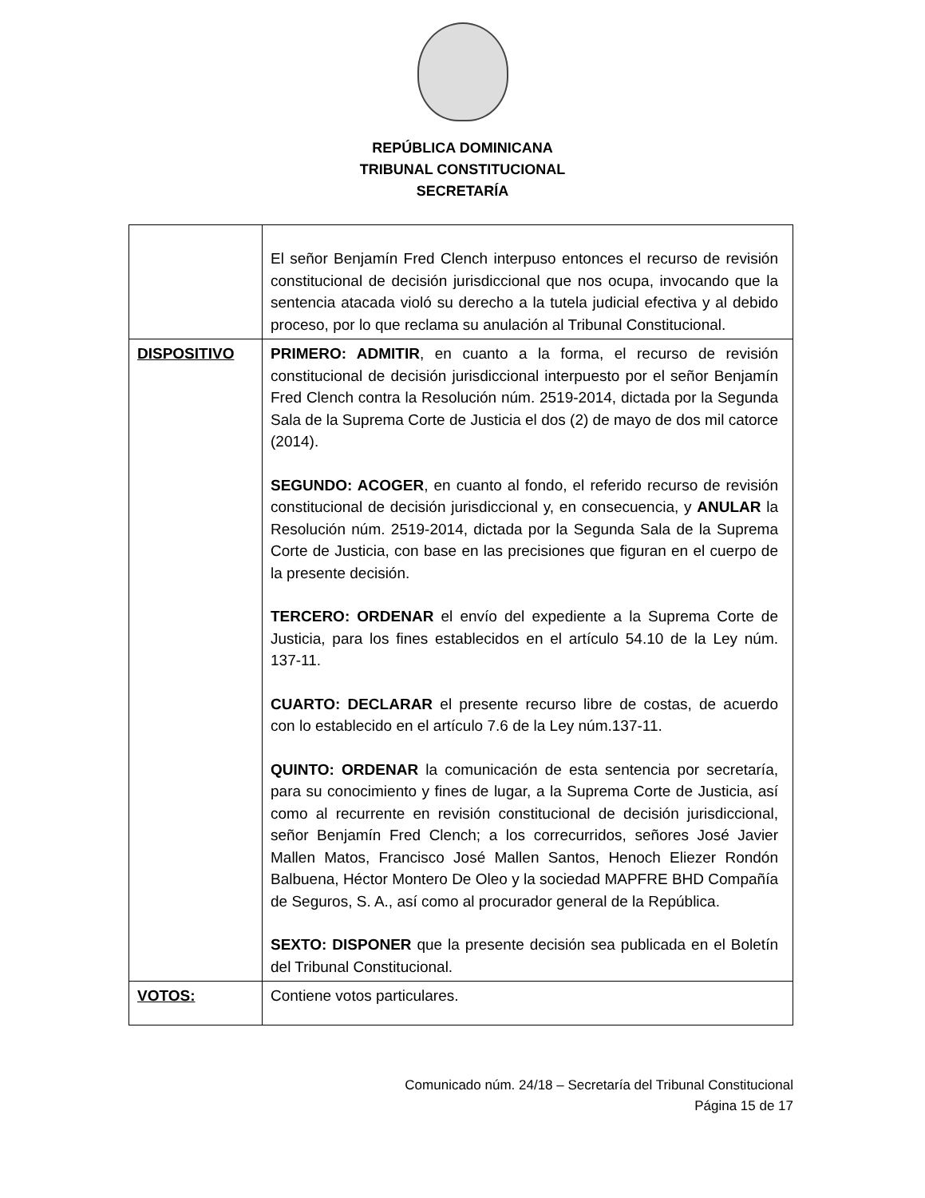REPÚBLICA DOMINICANA
TRIBUNAL CONSTITUCIONAL
SECRETARÍA
| | El señor Benjamín Fred Clench interpuso entonces el recurso de revisión constitucional de decisión jurisdiccional que nos ocupa, invocando que la sentencia atacada violó su derecho a la tutela judicial efectiva y al debido proceso, por lo que reclama su anulación al Tribunal Constitucional. |
| DISPOSITIVO | PRIMERO: ADMITIR , en cuanto a la forma, el recurso de revisión constitucional de decisión jurisdiccional interpuesto por el señor Benjamín Fred Clench contra la Resolución núm. 2519-2014, dictada por la Segunda Sala de la Suprema Corte de Justicia el dos (2) de mayo de dos mil catorce (2014). SEGUNDO: ACOGER , en cuanto al fondo, el referido recurso de revisión constitucional de decisión jurisdiccional y, en consecuencia, y ANULAR la Resolución núm. 2519-2014, dictada por la Segunda Sala de la Suprema Corte de Justicia, con base en las precisiones que figuran en el cuerpo de la presente decisión. TERCERO: ORDENAR el envío del expediente a la Suprema Corte de Justicia, para los fines establecidos en el artículo 54.10 de la Ley núm. 137-11. CUARTO: DECLARAR el presente recurso libre de costas, de acuerdo con lo establecido en el artículo 7.6 de la Ley núm.137-11. QUINTO: ORDENAR la comunicación de esta sentencia por secretaría, para su conocimiento y fines de lugar, a la Suprema Corte de Justicia, así como al recurrente en revisión constitucional de decisión jurisdiccional, señor Benjamín Fred Clench; a los correcurridos, señores José Javier Mallen Matos, Francisco José Mallen Santos, Henoch Eliezer Rondón Balbuena, Héctor Montero De Oleo y la sociedad MAPFRE BHD Compañía de Seguros, S. A., así como al procurador general de la República. SEXTO: DISPONER que la presente decisión sea publicada en el Boletín del Tribunal Constitucional. |
| VOTOS: | Contiene votos particulares. |
Comunicado núm. 24/18 – Secretaría del Tribunal Constitucional
Página 15 de 17